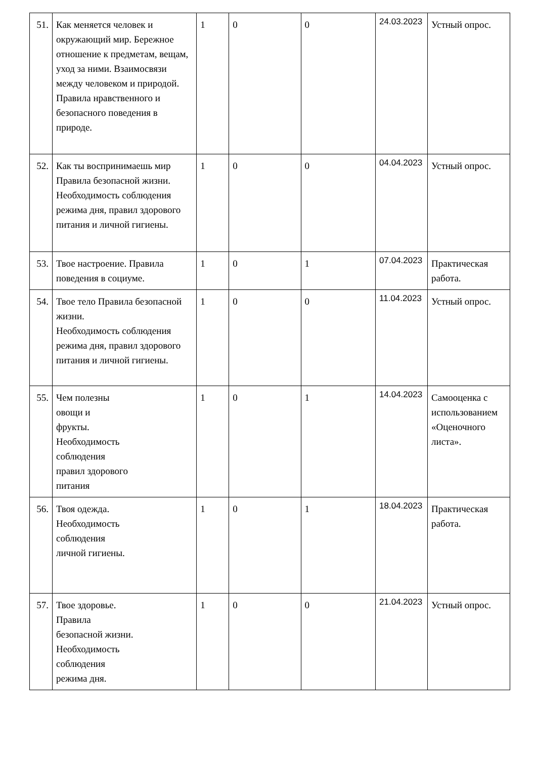| 51. | Как меняется человек и окружающий мир. Бережное отношение к предметам, вещам, уход за ними. Взаимосвязи между человеком и природой. Правила нравственного и безопасного поведения в природе. | 1 | 0 | 0 | 24.03.2023 | Устный опрос. |
| 52. | Как ты воспринимаешь мир Правила безопасной жизни. Необходимость соблюдения режима дня, правил здорового питания и личной гигиены. | 1 | 0 | 0 | 04.04.2023 | Устный опрос. |
| 53. | Твое настроение. Правила поведения в социуме. | 1 | 0 | 1 | 07.04.2023 | Практическая работа. |
| 54. | Твое тело Правила безопасной жизни. Необходимость соблюдения режима дня, правил здорового питания и личной гигиены. | 1 | 0 | 0 | 11.04.2023 | Устный опрос. |
| 55. | Чем полезны овощи и фрукты. Необходимость соблюдения правил здорового питания | 1 | 0 | 1 | 14.04.2023 | Самооценка с использованием «Оценочного листа». |
| 56. | Твоя одежда. Необходимость соблюдения личной гигиены. | 1 | 0 | 1 | 18.04.2023 | Практическая работа. |
| 57. | Твое здоровье. Правила безопасной жизни. Необходимость соблюдения режима дня. | 1 | 0 | 0 | 21.04.2023 | Устный опрос. |